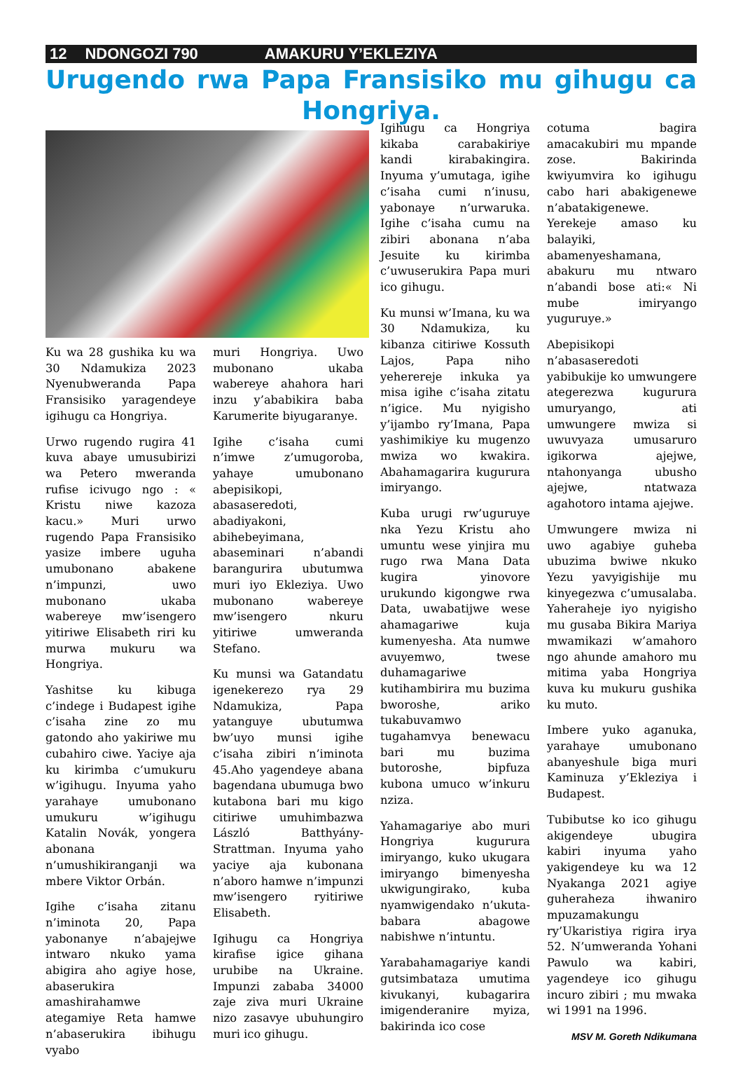12 NDONGOZI 790 AMAKURU Y’EKLEZIYA
Urugendo rwa Papa Fransisiko mu gihugu ca Hongriya.
Ku wa 28 gushika ku wa 30 Ndamukiza 2023 Nyenubweranda Papa Fransisiko yaragendeye igihugu ca Hongriya.
Urwo rugendo rugira 41 kuva abaye umusubirizi wa Petero mweranda rufise icivugo ngo : « Kristu niwe kazoza kacu.» Muri urwo rugendo Papa Fransisiko yasize imbere uguha umubonano abakene n’impunzi, uwo mubonano ukaba wabereye mw’isengero yitiriwe Elisabeth riri ku murwa mukuru wa Hongriya.
Yashitse ku kibuga c’indege i Budapest igihe c’isaha zine zo mu gatondo aho yakiriwe mu cubahiro ciwe. Yaciye aja ku kirimba c’umukuru w’igihugu. Inyuma yaho yarahaye umubonano umukuru w’igihugu Katalin Novák, yongera abonana n’umushikiranganji wa mbere Viktor Orbán.
Igihe c’isaha zitanu n’iminota 20, Papa yabonanye n’abajejwe intwaro nkuko yama abigira aho agiye hose, abaserukira amashirahamwe ategamiye Reta hamwe n’abaserukira ibihugu vyabo
muri Hongriya. Uwo mubonano ukaba wabereye ahahora hari inzu y’ababikira baba Karumerite biyugaranye.
Igihe c’isaha cumi n’imwe z’umugoroba, yahaye umubonano abepisikopi, abasaseredoti, abadiyakoni, abihebeyimana, abaseminari n’abandi barangurira ubutumwa muri iyo Ekleziya. Uwo mubonano wabereye mw’isengero nkuru yitiriwe umweranda Stefano.
Ku munsi wa Gatandatu igenekerezo rya 29 Ndamukiza, Papa yatanguye ubutumwa bw’uyo munsi igihe c’isaha zibiri n’iminota 45.Aho yagendeye abana bagendana ubumuga bwo kutabona bari mu kigo citiriwe umuhimbazwa László Batthyány-Strattman. Inyuma yaho yaciye aja kubonana n’aboro hamwe n’impunzi mw’isengero ryitiriwe Elisabeth.
Igihugu ca Hongriya kirafise igice gihana urubibe na Ukraine. Impunzi zababa 34000 zaje ziva muri Ukraine nizo zasavye ubuhungiro muri ico gihugu.
Igihugu ca Hongriya kikaba carabakiriye kandi kirabakingira. Inyuma y’umutaga, igihe c’isaha cumi n’inusu, yabonaye n’urwaruka. Igihe c’isaha cumu na zibiri abonana n’aba Jesuite ku kirimba c’uwuserukira Papa muri ico gihugu.
Ku munsi w’Imana, ku wa 30 Ndamukiza, ku kibanza citiriwe Kossuth Lajos, Papa niho yeherereje inkuka ya misa igihe c’isaha zitatu n’igice. Mu nyigisho y’ijambo ry’Imana, Papa yashimikiye ku mugenzo mwiza wo kwakira. Abahamagarira kugurura imiryango.
Kuba urugi rw’uguruye nka Yezu Kristu aho umuntu wese yinjira mu rugo rwa Mana Data kugira yinovore urukundo kigongwe rwa Data, uwabatijwe wese ahamagariwe kuja kumenyesha. Ata numwe avuyemwo, twese duhamagariwe kutihambirira mu buzima bworoshe, ariko tukabuvamwo tugahamvya benewacu bari mu buzima butoroshe, bipfuza kubona umuco w’inkuru nziza.
Yahamagariye abo muri Hongriya kugurura imiryango, kuko ukugara imiryango bimenyesha ukwigungirako, kuba nyamwigendako n’ukuta-babara abagowe nabishwe n’intuntu.
Yarabahamagariye kandi gutsimbataza umutima kivukanyi, kubagarira imigenderanire myiza, bakirinda ico cose
cotuma bagira amacakubiri mu mpande zose. Bakirinda kwiyumvira ko igihugu cabo hari abakigenewe n’abatakigenewe. Yerekeje amaso ku balayiki, abamenyeshamana, abakuru mu ntwaro n’abandi bose ati:« Ni mube imiryango yuguruye.»
Abepisikopi n’abasaseredoti yabibukije ko umwungere ategerezwa kugurura umuryango, ati umwungere mwiza si uwuvyaza umusaruro igikorwa ajejwe, ntahonyanga ubusho ajejwe, ntatwaza agahotoro intama ajejwe.
Umwungere mwiza ni uwo agabiye guheba ubuzima bwiwe nkuko Yezu yavyigishije mu kinyegezwa c’umusalaba. Yaheraheje iyo nyigisho mu gusaba Bikira Mariya mwamikazi w’amahoro ngo ahunde amahoro mu mitima yaba Hongriya kuva ku mukuru gushika ku muto.
Imbere yuko aganuka, yarahaye umubonano abanyeshule biga muri Kaminuza y’Ekleziya i Budapest.
Tubibutse ko ico gihugu akigendeye ubugira kabiri inyuma yaho yakigendeye ku wa 12 Nyakanga 2021 agiye guheraheza ihwaniro mpuzamakungu ry’Ukaristiya rigira irya 52. N’umweranda Yohani Pawulo wa kabiri, yagendeye ico gihugu incuro zibiri ; mu mwaka wi 1991 na 1996.
MSV M. Goreth Ndikumana